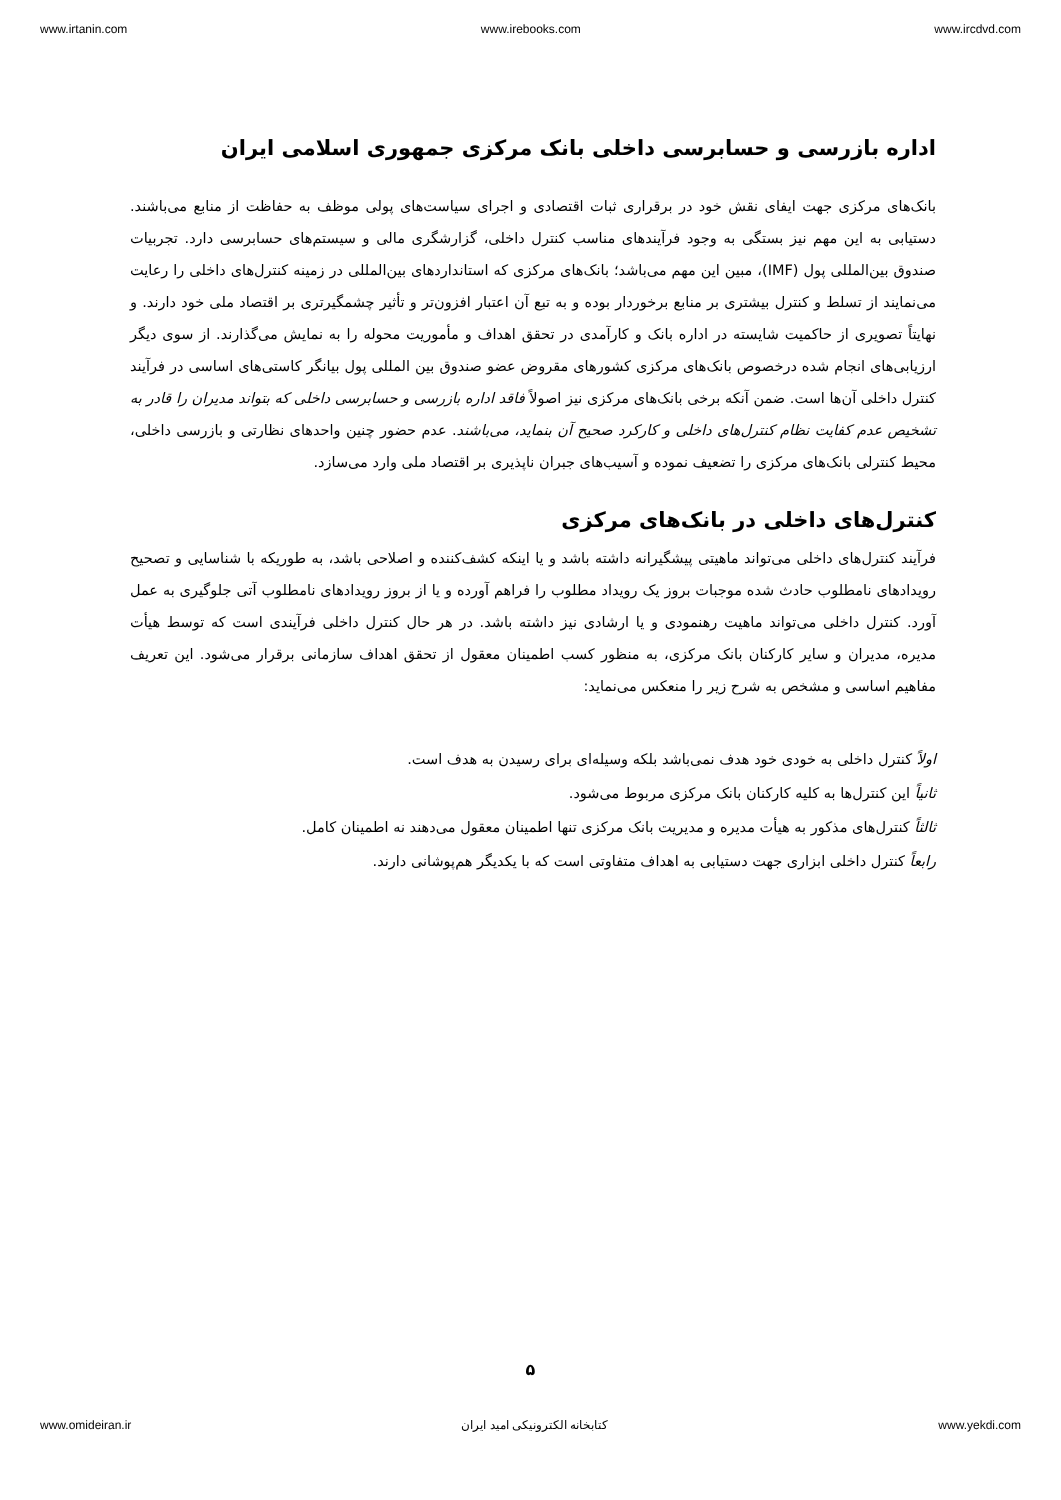www.irtanin.com www.irebooks.com www.ircdvd.com
اداره بازرسی و حسابرسی داخلی بانک مرکزی جمهوری اسلامی ایران
بانک‌های مرکزی جهت ایفای نقش خود در برقراری ثبات اقتصادی و اجرای سیاست‌های پولی موظف به حفاظت از منابع می‌باشند. دستیابی به این مهم نیز بستگی به وجود فرآیندهای مناسب کنترل داخلی، گزارشگری مالی و سیستم‌های حسابرسی دارد. تجربیات صندوق بین‌المللی پول (IMF)، مبین این مهم می‌باشد؛ بانک‌های مرکزی که استانداردهای بین‌المللی در زمینه کنترل‌های داخلی را رعایت می‌نمایند از تسلط و کنترل بیشتری بر منابع برخوردار بوده و به تبع آن اعتبار افزون‌تر و تأثیر چشمگیرتری بر اقتصاد ملی خود دارند. و نهایتاً تصویری از حاکمیت شایسته در اداره بانک و کارآمدی در تحقق اهداف و مأموریت محوله را به نمایش می‌گذارند. از سوی دیگر ارزیابی‌های انجام شده درخصوص بانک‌های مرکزی کشورهای مقروض عضو صندوق بین المللی پول بیانگر کاستی‌های اساسی در فرآیند کنترل داخلی آن‌ها است. ضمن آنکه برخی بانک‌های مرکزی نیز اصولاً فاقد اداره بازرسی و حسابرسی داخلی که بتواند مدیران را قادر به تشخیص عدم کفایت نظام کنترل‌های داخلی و کارکرد صحیح آن بنماید، می‌باشند. عدم حضور چنین واحدهای نظارتی و بازرسی داخلی، محیط کنترلی بانک‌های مرکزی را تضعیف نموده و آسیب‌های جبران ناپذیری بر اقتصاد ملی وارد می‌سازد.
کنترل‌های داخلی در بانک‌های مرکزی
فرآیند کنترل‌های داخلی می‌تواند ماهیتی پیشگیرانه داشته باشد و یا اینکه کشف‌کننده و اصلاحی باشد، به طوریکه با شناسایی و تصحیح رویدادهای نامطلوب حادث شده موجبات بروز یک رویداد مطلوب را فراهم آورده و یا از بروز رویدادهای نامطلوب آتی جلوگیری به عمل آورد. کنترل داخلی می‌تواند ماهیت رهنمودی و یا ارشادی نیز داشته باشد. در هر حال کنترل داخلی فرآیندی است که توسط هیأت مدیره، مدیران و سایر کارکنان بانک مرکزی، به منظور کسب اطمینان معقول از تحقق اهداف سازمانی برقرار می‌شود. این تعریف مفاهیم اساسی و مشخص به شرح زیر را منعکس می‌نماید:
اولاً کنترل داخلی به خودی خود هدف نمی‌باشد بلکه وسیله‌ای برای رسیدن به هدف است.
ثانیاً این کنترل‌ها به کلیه کارکنان بانک مرکزی مربوط می‌شود.
ثالثاً کنترل‌های مذکور به هیأت مدیره و مدیریت بانک مرکزی تنها اطمینان معقول می‌دهند نه اطمینان کامل.
رابعاً کنترل داخلی ابزاری جهت دستیابی به اهداف متفاوتی است که با یکدیگر هم‌پوشانی دارند.
۵
www.omideiran.ir کتابخانه الکترونیکی امید ایران www.yekdi.com